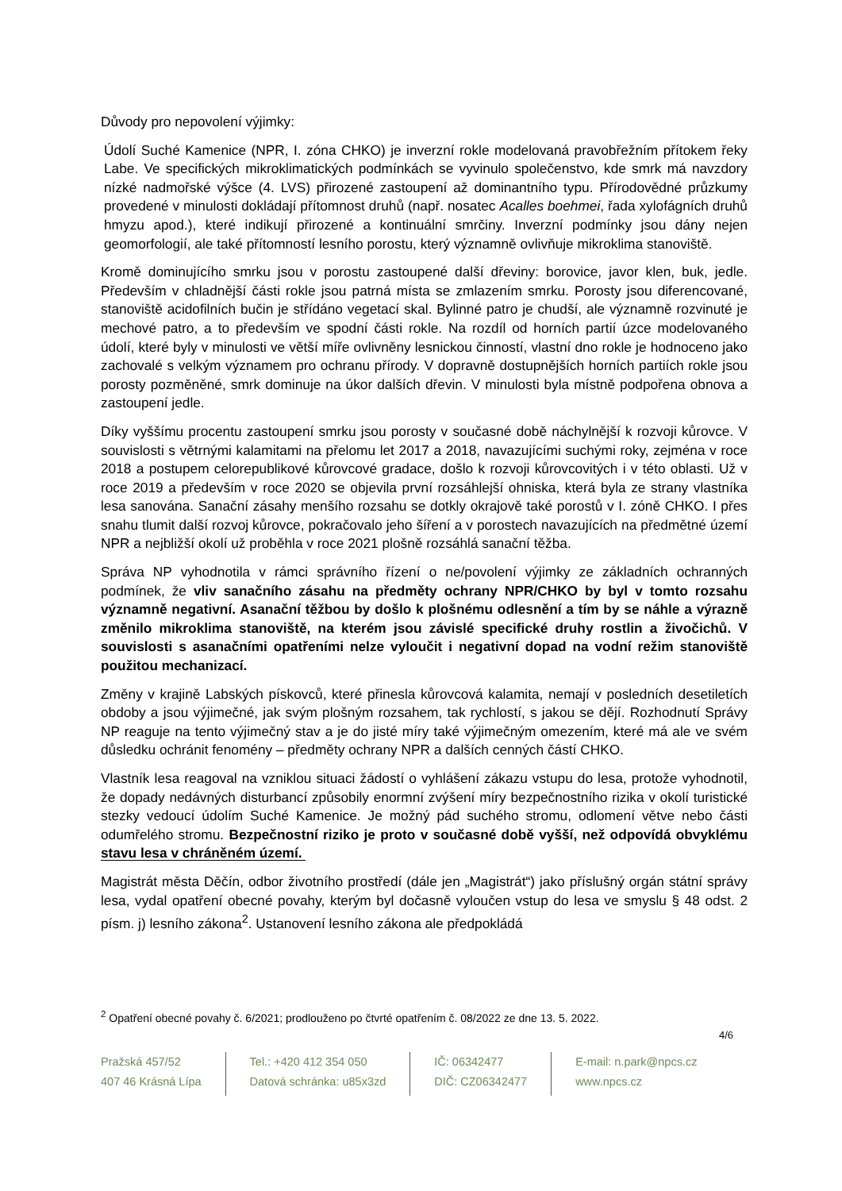Důvody pro nepovolení výjimky:
Údolí Suché Kamenice (NPR, I. zóna CHKO) je inverzní rokle modelovaná pravobřežním přítokem řeky Labe. Ve specifických mikroklimatických podmínkách se vyvinulo společenstvo, kde smrk má navzdory nízké nadmořské výšce (4. LVS) přirozené zastoupení až dominantního typu. Přírodovědné průzkumy provedené v minulosti dokládají přítomnost druhů (např. nosatec Acalles boehmei, řada xylofágních druhů hmyzu apod.), které indikují přirozené a kontinuální smrčiny. Inverzní podmínky jsou dány nejen geomorfologií, ale také přítomností lesního porostu, který významně ovlivňuje mikroklima stanoviště.
Kromě dominujícího smrku jsou v porostu zastoupené další dřeviny: borovice, javor klen, buk, jedle. Především v chladnější části rokle jsou patrná místa se zmlazením smrku. Porosty jsou diferencované, stanoviště acidofilních bučin je střídáno vegetací skal. Bylinné patro je chudší, ale významně rozvinuté je mechové patro, a to především ve spodní části rokle. Na rozdíl od horních partií úzce modelovaného údolí, které byly v minulosti ve větší míře ovlivněny lesnickou činností, vlastní dno rokle je hodnoceno jako zachovalé s velkým významem pro ochranu přírody. V dopravně dostupnějších horních partiích rokle jsou porosty pozměněné, smrk dominuje na úkor dalších dřevin. V minulosti byla místně podpořena obnova a zastoupení jedle.
Díky vyššímu procentu zastoupení smrku jsou porosty v současné době náchylnější k rozvoji kůrovce. V souvislosti s větrnými kalamitami na přelomu let 2017 a 2018, navazujícími suchými roky, zejména v roce 2018 a postupem celorepublikové kůrovcové gradace, došlo k rozvoji kůrovcovitých i v této oblasti. Už v roce 2019 a především v roce 2020 se objevila první rozsáhlejší ohniska, která byla ze strany vlastníka lesa sanována. Sanační zásahy menšího rozsahu se dotkly okrajově také porostů v I. zóně CHKO. I přes snahu tlumit další rozvoj kůrovce, pokračovalo jeho šíření a v porostech navazujících na předmětné území NPR a nejbližší okolí už proběhla v roce 2021 plošně rozsáhlá sanační těžba.
Správa NP vyhodnotila v rámci správního řízení o ne/povolení výjimky ze základních ochranných podmínek, že vliv sanačního zásahu na předměty ochrany NPR/CHKO by byl v tomto rozsahu významně negativní. Asanační těžbou by došlo k plošnému odlesnění a tím by se náhle a výrazně změnilo mikroklima stanoviště, na kterém jsou závislé specifické druhy rostlin a živočichů. V souvislosti s asanačními opatřeními nelze vyloučit i negativní dopad na vodní režim stanoviště použitou mechanizací.
Změny v krajině Labských pískovců, které přinesla kůrovcová kalamita, nemají v posledních desetiletích obdoby a jsou výjimečné, jak svým plošným rozsahem, tak rychlostí, s jakou se dějí. Rozhodnutí Správy NP reaguje na tento výjimečný stav a je do jisté míry také výjimečným omezením, které má ale ve svém důsledku ochránit fenomény – předměty ochrany NPR a dalších cenných částí CHKO.
Vlastník lesa reagoval na vzniklou situaci žádostí o vyhlášení zákazu vstupu do lesa, protože vyhodnotil, že dopady nedávných disturbancí způsobily enormní zvýšení míry bezpečnostního rizika v okolí turistické stezky vedoucí údolím Suché Kamenice. Je možný pád suchého stromu, odlomení větve nebo části odumřelého stromu. Bezpečnostní riziko je proto v současné době vyšší, než odpovídá obvyklému stavu lesa v chráněném území.
Magistrát města Děčín, odbor životního prostředí (dále jen „Magistrát“) jako příslušný orgán státní správy lesa, vydal opatření obecné povahy, kterým byl dočasně vyloučen vstup do lesa ve smyslu § 48 odst. 2 písm. j) lesního zákona<sup>2</sup>. Ustanovení lesního zákona ale předpokládá
<sup>2</sup> Opatření obecné povahy č. 6/2021; prodlouženo po čtvrté opatřením č. 08/2022 ze dne 13. 5. 2022.
4/6
Pražská 457/52
407 46 Krásná Lípa
Tel.: +420 412 354 050
Datová schránka: u85x3zd
IČ: 06342477
DIČ: CZ06342477
E-mail: n.park@npcs.cz
www.npcs.cz